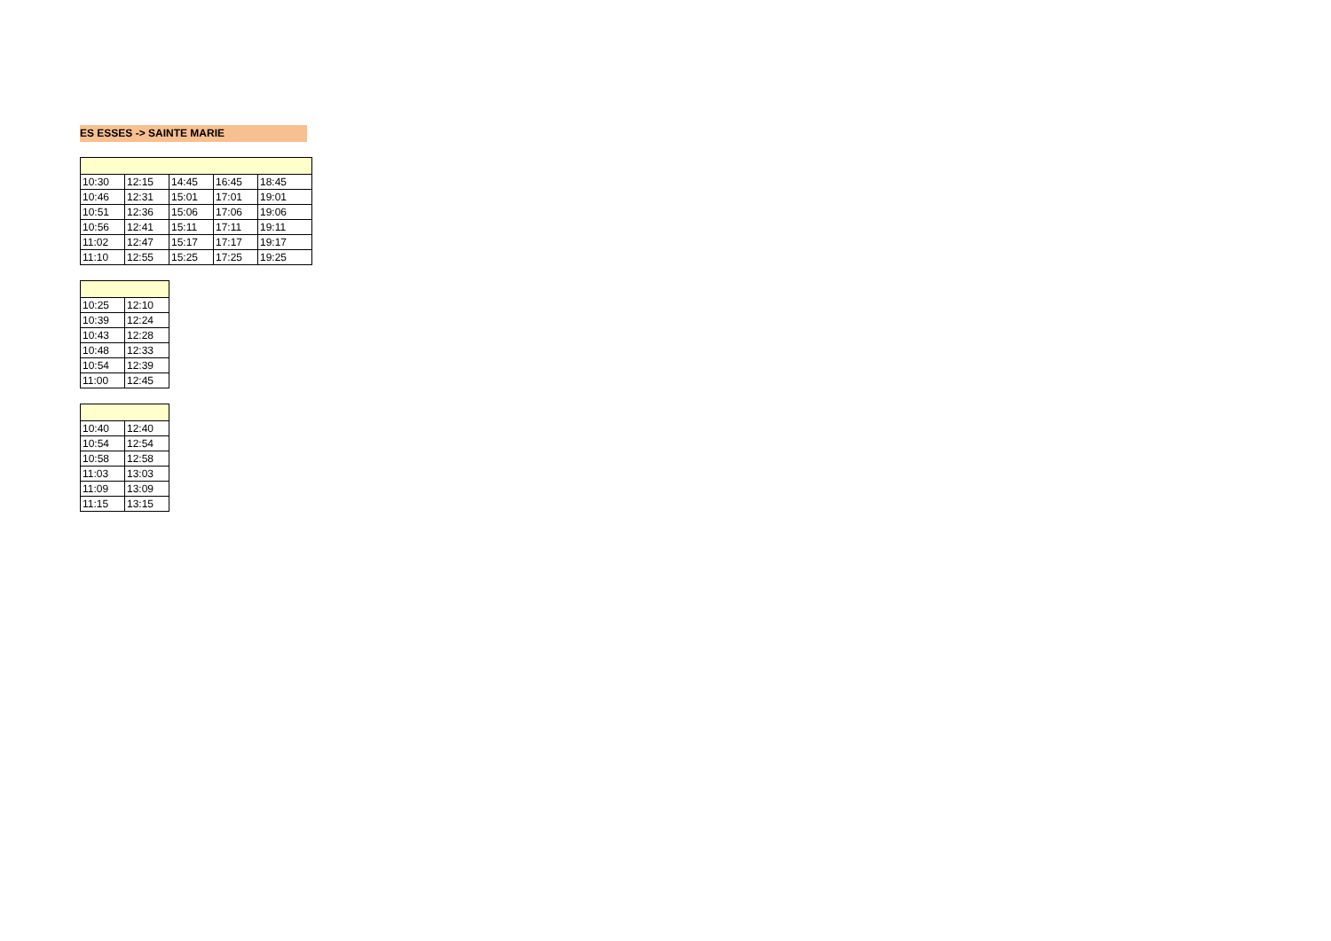ES ESSES -> SAINTE MARIE
| 10:30 | 12:15 | 14:45 | 16:45 | 18:45 |
| 10:46 | 12:31 | 15:01 | 17:01 | 19:01 |
| 10:51 | 12:36 | 15:06 | 17:06 | 19:06 |
| 10:56 | 12:41 | 15:11 | 17:11 | 19:11 |
| 11:02 | 12:47 | 15:17 | 17:17 | 19:17 |
| 11:10 | 12:55 | 15:25 | 17:25 | 19:25 |
| 10:25 | 12:10 |
| 10:39 | 12:24 |
| 10:43 | 12:28 |
| 10:48 | 12:33 |
| 10:54 | 12:39 |
| 11:00 | 12:45 |
| 10:40 | 12:40 |
| 10:54 | 12:54 |
| 10:58 | 12:58 |
| 11:03 | 13:03 |
| 11:09 | 13:09 |
| 11:15 | 13:15 |